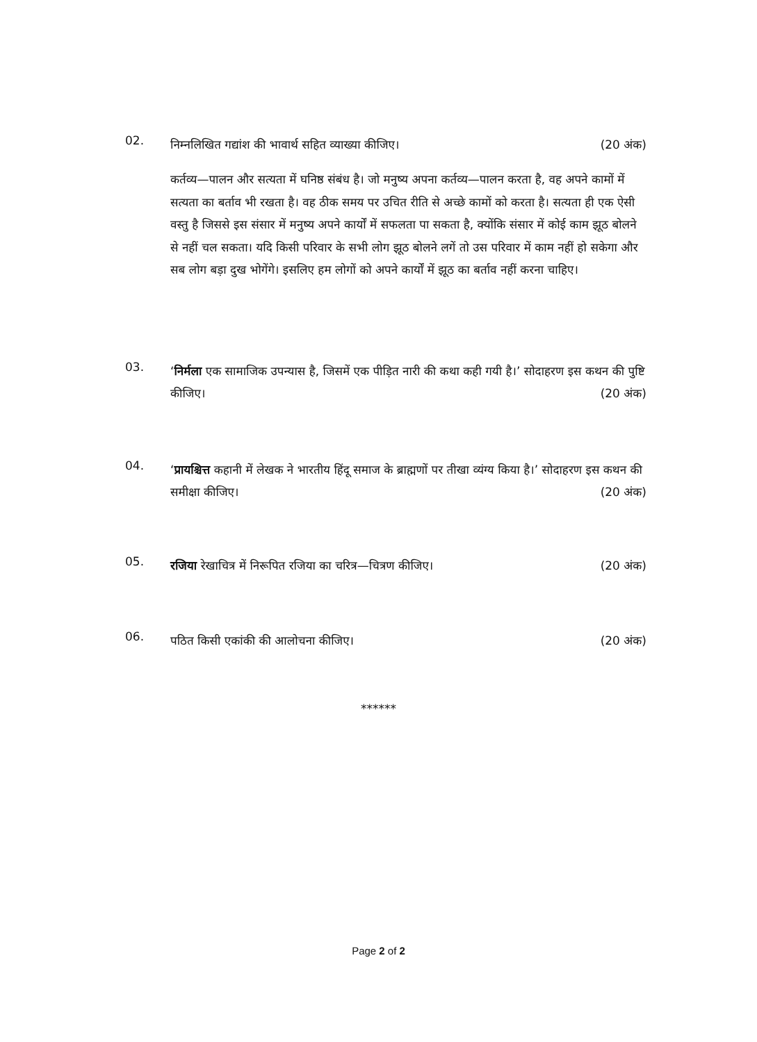02.
निम्नलिखित गद्यांश की भावार्थ सहित व्याख्या कीजिए। (20 अंक)
कर्तव्य—पालन और सत्यता में घनिष्ठ संबंध है। जो मनुष्य अपना कर्तव्य—पालन करता है, वह अपने कामों में सत्यता का बर्ताव भी रखता है। वह ठीक समय पर उचित रीति से अच्छे कामों को करता है। सत्यता ही एक ऐसी वस्तु है जिससे इस संसार में मनुष्य अपने कार्यों में सफलता पा सकता है, क्योंकि संसार में कोई काम झूठ बोलने से नहीं चल सकता। यदि किसी परिवार के सभी लोग झूठ बोलने लगें तो उस परिवार में काम नहीं हो सकेगा और सब लोग बड़ा दुख भोगेंगे। इसलिए हम लोगों को अपने कार्यों में झूठ का बर्ताव नहीं करना चाहिए।
03.
‘निर्मला एक सामाजिक उपन्यास है, जिसमें एक पीड़ित नारी की कथा कही गयी है।’ सोदाहरण इस कथन की पुष्टि कीजिए। (20 अंक)
04.
‘प्रायश्चित्त कहानी में लेखक ने भारतीय हिंदू समाज के ब्राह्मणों पर तीखा व्यंग्य किया है।’ सोदाहरण इस कथन की समीक्षा कीजिए। (20 अंक)
05.
रजिया रेखाचित्र में निरूपित रजिया का चरित्र—चित्रण कीजिए। (20 अंक)
06.
पठित किसी एकांकी की आलोचना कीजिए। (20 अंक)
******
Page 2 of 2